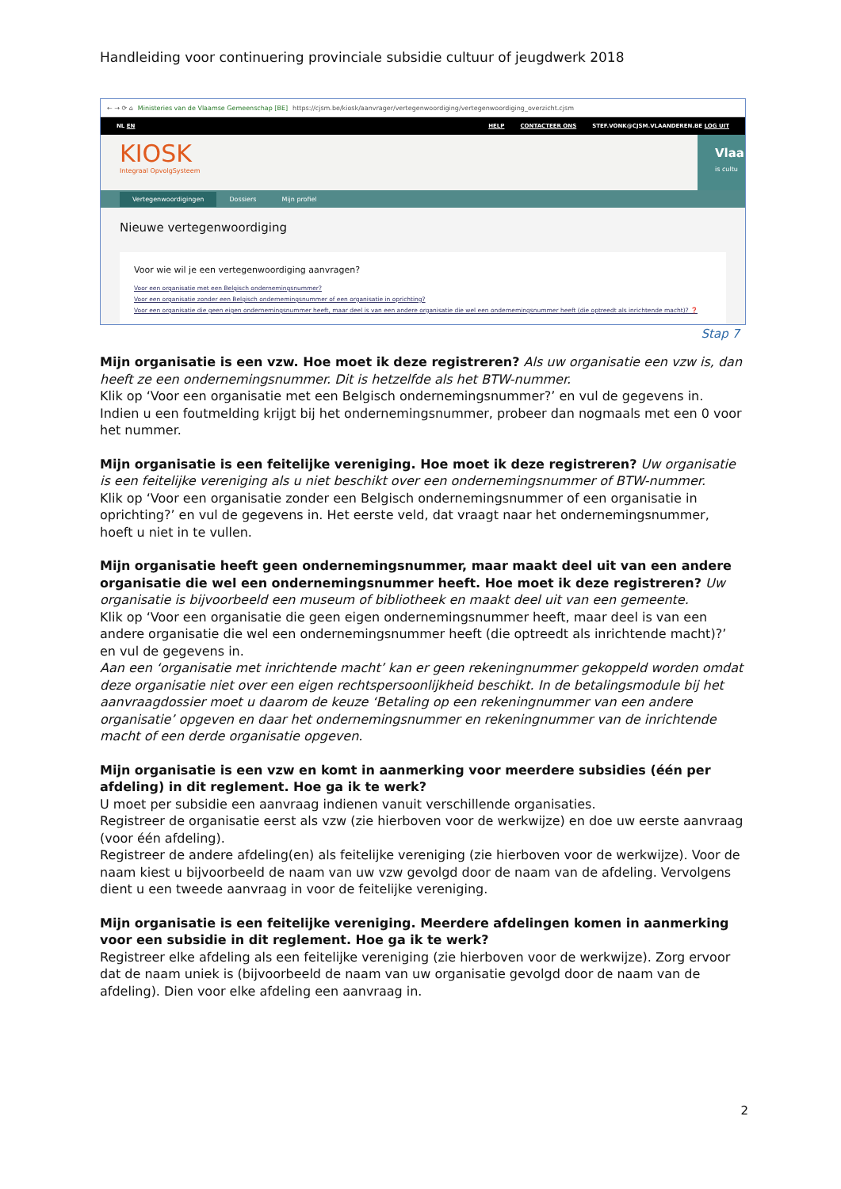Handleiding voor continuering provinciale subsidie cultuur of jeugdwerk 2018
← → ⟳ ⌂ Ministeries van de Vlaamse Gemeenschap [BE] https://cjsm.be/kiosk/aanvrager/vertegenwoordiging/vertegenwoordiging_overzicht.cjsm
NL EN HELP CONTACTEER ONS STEF.VONK@CJSM.VLAANDEREN.BE LOG UIT
KIOSK
Integraal OpvolgSysteem
Vlaa
is cultu
Vertegenwoordigingen Dossiers Mijn profiel
Nieuwe vertegenwoordiging
Voor wie wil je een vertegenwoordiging aanvragen?
Voor een organisatie met een Belgisch ondernemingsnummer?
Voor een organisatie zonder een Belgisch ondernemingsnummer of een organisatie in oprichting?
Voor een organisatie die geen eigen ondernemingsnummer heeft, maar deel is van een andere organisatie die wel een ondernemingsnummer heeft (die optreedt als inrichtende macht)? ❓
Stap 7
Mijn organisatie is een vzw. Hoe moet ik deze registreren? Als uw organisatie een vzw is, dan heeft ze een ondernemingsnummer. Dit is hetzelfde als het BTW-nummer.
Klik op ‘Voor een organisatie met een Belgisch ondernemingsnummer?’ en vul de gegevens in. Indien u een foutmelding krijgt bij het ondernemingsnummer, probeer dan nogmaals met een 0 voor het nummer.
Mijn organisatie is een feitelijke vereniging. Hoe moet ik deze registreren? Uw organisatie is een feitelijke vereniging als u niet beschikt over een ondernemingsnummer of BTW-nummer.
Klik op ‘Voor een organisatie zonder een Belgisch ondernemingsnummer of een organisatie in oprichting?’ en vul de gegevens in. Het eerste veld, dat vraagt naar het ondernemingsnummer, hoeft u niet in te vullen.
Mijn organisatie heeft geen ondernemingsnummer, maar maakt deel uit van een andere organisatie die wel een ondernemingsnummer heeft. Hoe moet ik deze registreren? Uw organisatie is bijvoorbeeld een museum of bibliotheek en maakt deel uit van een gemeente.
Klik op ‘Voor een organisatie die geen eigen ondernemingsnummer heeft, maar deel is van een andere organisatie die wel een ondernemingsnummer heeft (die optreedt als inrichtende macht)?’ en vul de gegevens in.
Aan een ‘organisatie met inrichtende macht’ kan er geen rekeningnummer gekoppeld worden omdat deze organisatie niet over een eigen rechtspersoonlijkheid beschikt. In de betalingsmodule bij het aanvraagdossier moet u daarom de keuze ‘Betaling op een rekeningnummer van een andere organisatie’ opgeven en daar het ondernemingsnummer en rekeningnummer van de inrichtende macht of een derde organisatie opgeven.
Mijn organisatie is een vzw en komt in aanmerking voor meerdere subsidies (één per afdeling) in dit reglement. Hoe ga ik te werk?
U moet per subsidie een aanvraag indienen vanuit verschillende organisaties.
Registreer de organisatie eerst als vzw (zie hierboven voor de werkwijze) en doe uw eerste aanvraag (voor één afdeling).
Registreer de andere afdeling(en) als feitelijke vereniging (zie hierboven voor de werkwijze). Voor de naam kiest u bijvoorbeeld de naam van uw vzw gevolgd door de naam van de afdeling. Vervolgens dient u een tweede aanvraag in voor de feitelijke vereniging.
Mijn organisatie is een feitelijke vereniging. Meerdere afdelingen komen in aanmerking voor een subsidie in dit reglement. Hoe ga ik te werk?
Registreer elke afdeling als een feitelijke vereniging (zie hierboven voor de werkwijze). Zorg ervoor dat de naam uniek is (bijvoorbeeld de naam van uw organisatie gevolgd door de naam van de afdeling). Dien voor elke afdeling een aanvraag in.
2